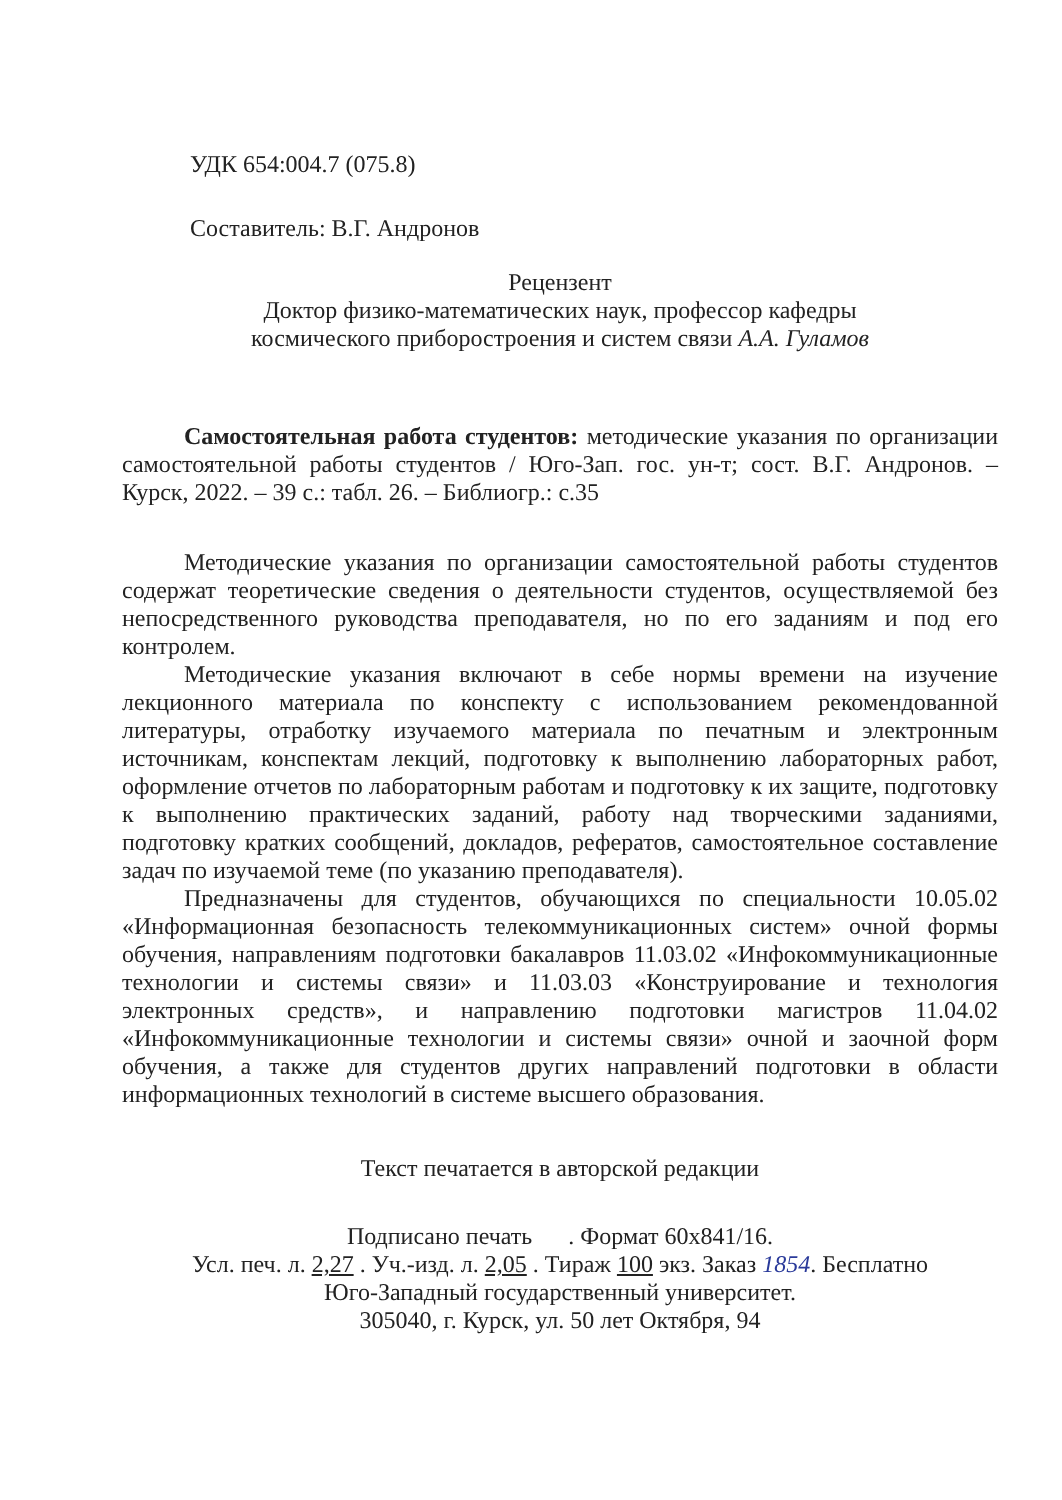УДК 654:004.7 (075.8)
Составитель: В.Г. Андронов
Рецензент
Доктор физико-математических наук, профессор кафедры
космического приборостроения и систем связи А.А. Гуламов
Самостоятельная работа студентов: методические указания по организации самостоятельной работы студентов / Юго-Зап. гос. ун-т; сост. В.Г. Андронов. – Курск, 2022. – 39 с.: табл. 26. – Библиогр.: с.35
Методические указания по организации самостоятельной работы студентов содержат теоретические сведения о деятельности студентов, осуществляемой без непосредственного руководства преподавателя, но по его заданиям и под его контролем.
Методические указания включают в себе нормы времени на изучение лекционного материала по конспекту с использованием рекомендованной литературы, отработку изучаемого материала по печатным и электронным источникам, конспектам лекций, подготовку к выполнению лабораторных работ, оформление отчетов по лабораторным работам и подготовку к их защите, подготовку к выполнению практических заданий, работу над творческими заданиями, подготовку кратких сообщений, докладов, рефератов, самостоятельное составление задач по изучаемой теме (по указанию преподавателя).
Предназначены для студентов, обучающихся по специальности 10.05.02 «Информационная безопасность телекоммуникационных систем» очной формы обучения, направлениям подготовки бакалавров 11.03.02 «Инфокоммуникационные технологии и системы связи» и 11.03.03 «Конструирование и технология электронных средств», и направлению подготовки магистров 11.04.02 «Инфокоммуникационные технологии и системы связи» очной и заочной форм обучения, а также для студентов других направлений подготовки в области информационных технологий в системе высшего образования.
Текст печатается в авторской редакции
Подписано печать . Формат 60х841/16.
Усл. печ. л. 2,27 . Уч.-изд. л. 2,05 . Тираж 100 экз. Заказ 1854. Бесплатно
Юго-Западный государственный университет.
305040, г. Курск, ул. 50 лет Октября, 94